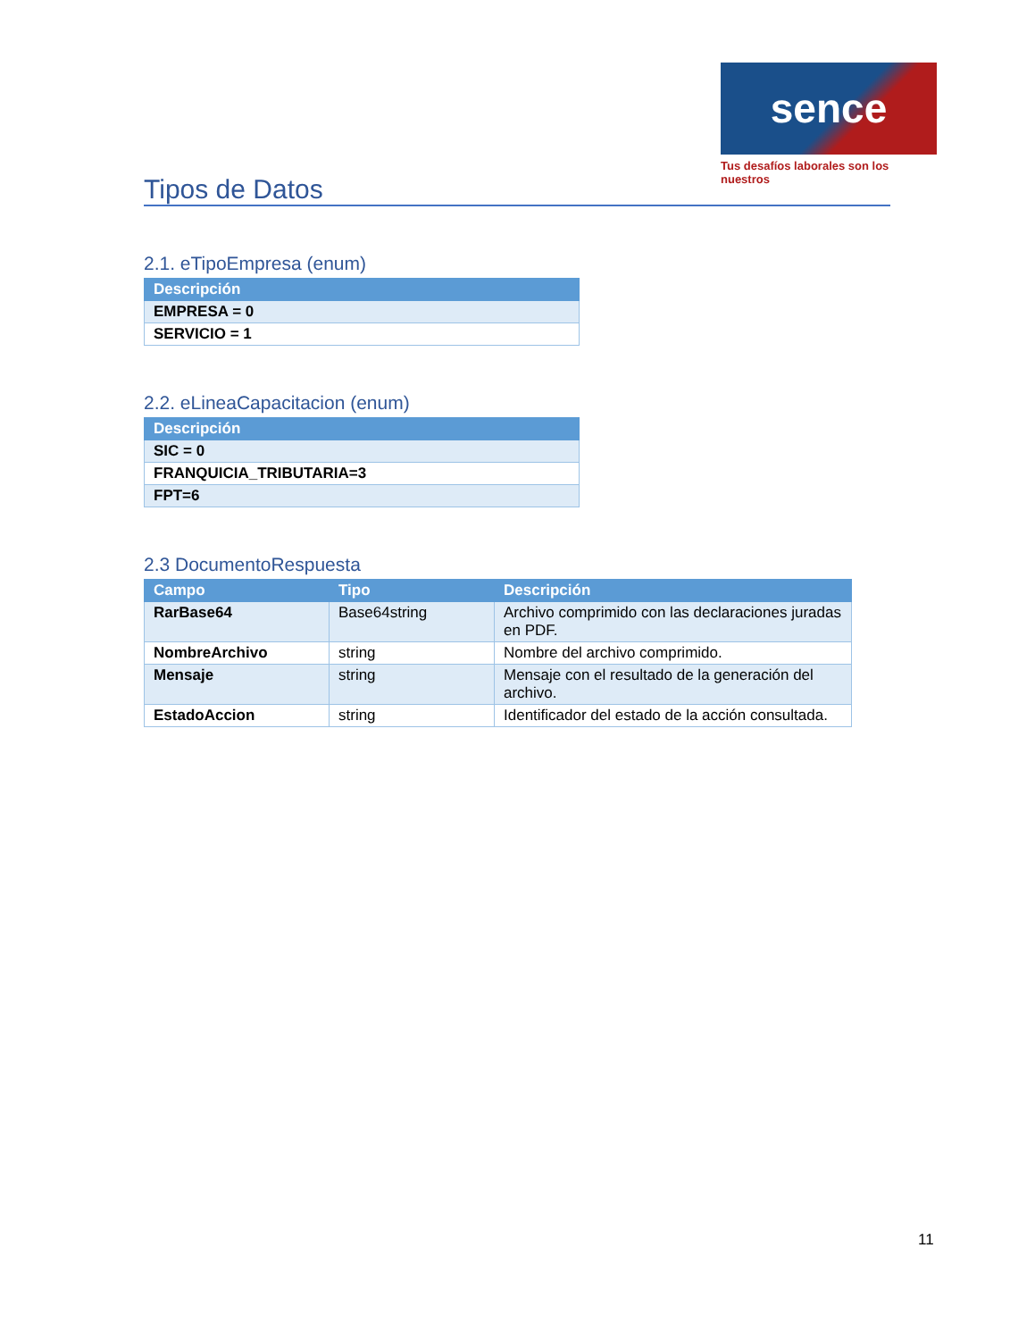sence
Tus desafíos laborales son los nuestros
Tipos de Datos
2.1. eTipoEmpresa (enum)
| Descripción |
| --- |
| EMPRESA = 0 |
| SERVICIO = 1 |
2.2. eLineaCapacitacion (enum)
| Descripción |
| --- |
| SIC = 0 |
| FRANQUICIA_TRIBUTARIA=3 |
| FPT=6 |
2.3 DocumentoRespuesta
| Campo | Tipo | Descripción |
| --- | --- | --- |
| RarBase64 | Base64string | Archivo comprimido con las declaraciones juradas en PDF. |
| NombreArchivo | string | Nombre del archivo comprimido. |
| Mensaje | string | Mensaje con el resultado de la generación del archivo. |
| EstadoAccion | string | Identificador del estado de la acción consultada. |
11